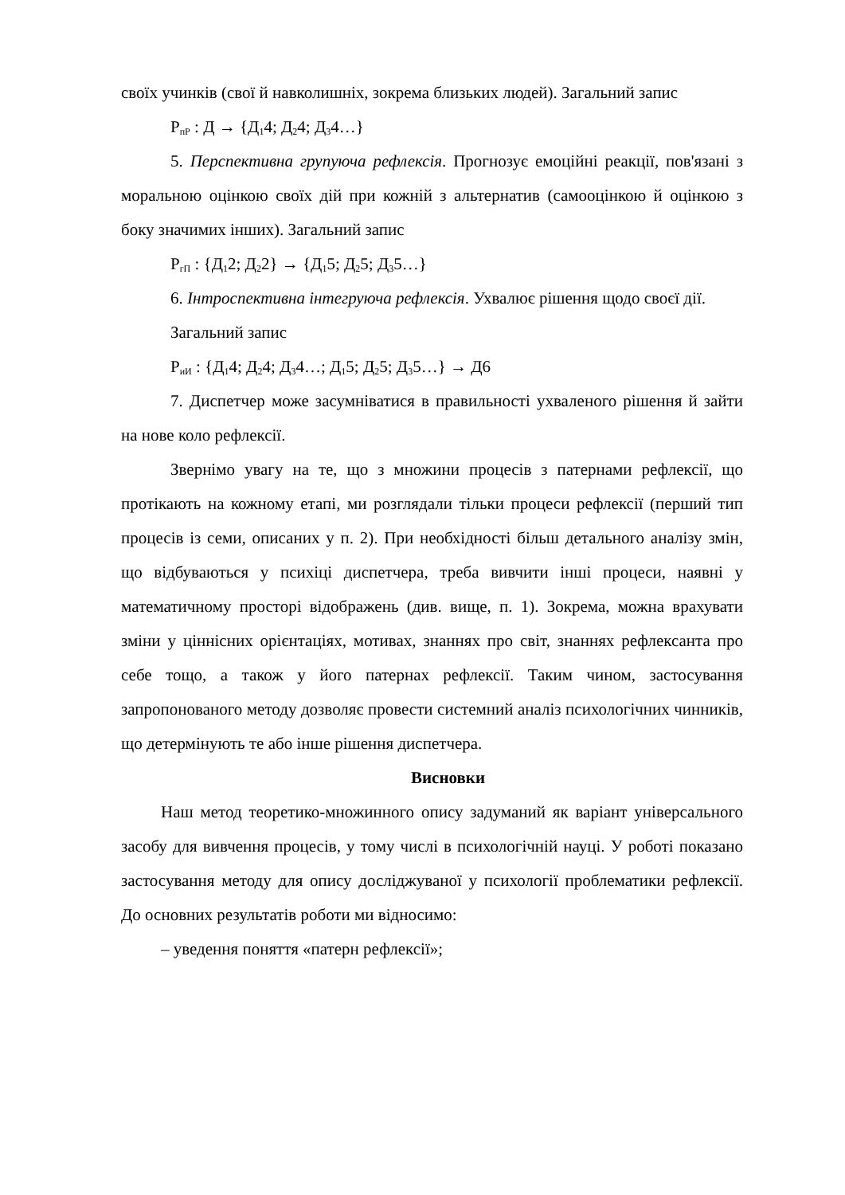своїх учинків (свої й навколишніх, зокрема близьких людей). Загальний запис
Р<sub>пР</sub> : Д → {Д<sub>1</sub>4; Д<sub>2</sub>4; Д<sub>3</sub>4…}
5. Перспективна групуюча рефлексія. Прогнозує емоційні реакції, пов'язані з моральною оцінкою своїх дій при кожній з альтернатив (самооцінкою й оцінкою з боку значимих інших). Загальний запис
Р<sub>гП</sub> : {Д<sub>1</sub>2; Д<sub>2</sub>2} → {Д<sub>1</sub>5; Д<sub>2</sub>5; Д<sub>3</sub>5…}
6. Інтроспективна інтегруюча рефлексія. Ухвалює рішення щодо своєї дії.
Загальний запис
Р<sub>иИ</sub> : {Д<sub>1</sub>4; Д<sub>2</sub>4; Д<sub>3</sub>4…; Д<sub>1</sub>5; Д<sub>2</sub>5; Д<sub>3</sub>5…} → Д6
7. Диспетчер може засумніватися в правильності ухваленого рішення й зайти на нове коло рефлексії.
Звернімо увагу на те, що з множини процесів з патернами рефлексії, що протікають на кожному етапі, ми розглядали тільки процеси рефлексії (перший тип процесів із семи, описаних у п. 2). При необхідності більш детального аналізу змін, що відбуваються у психіці диспетчера, треба вивчити інші процеси, наявні у математичному просторі відображень (див. вище, п. 1). Зокрема, можна врахувати зміни у ціннісних орієнтаціях, мотивах, знаннях про світ, знаннях рефлексанта про себе тощо, а також у його патернах рефлексії. Таким чином, застосування запропонованого методу дозволяє провести системний аналіз психологічних чинників, що детермінують те або інше рішення диспетчера.
Висновки
Наш метод теоретико-множинного опису задуманий як варіант універсального засобу для вивчення процесів, у тому числі в психологічній науці. У роботі показано застосування методу для опису досліджуваної у психології проблематики рефлексії. До основних результатів роботи ми відносимо:
– уведення поняття «патерн рефлексії»;